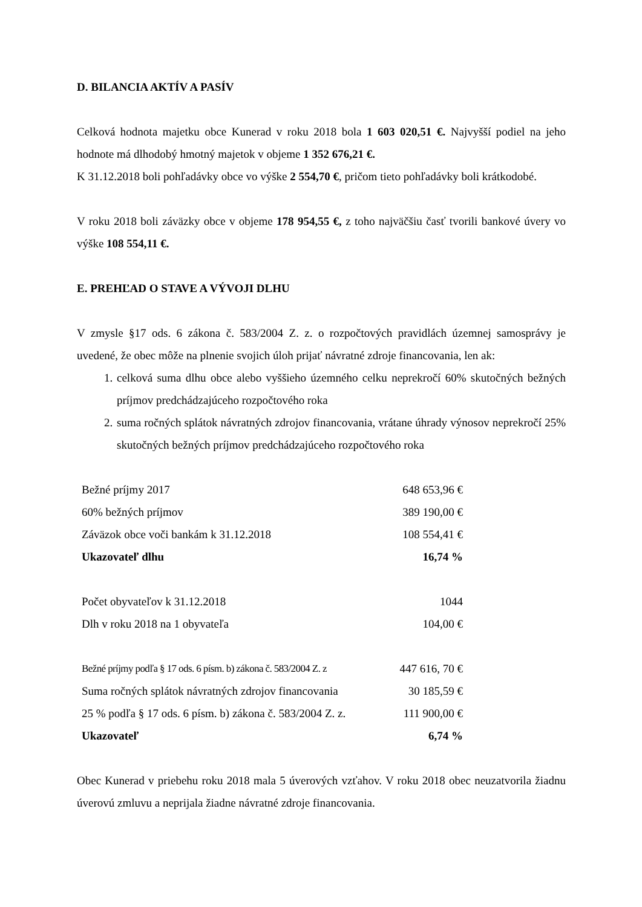D. BILANCIA AKTÍV A PASÍV
Celková hodnota majetku obce Kunerad v roku 2018 bola 1 603 020,51 €. Najvyšší podiel na jeho hodnote má dlhodobý hmotný majetok v objeme 1 352 676,21 €.
K 31.12.2018 boli pohľadávky obce vo výške 2 554,70 €, pričom tieto pohľadávky boli krátkodobé.
V roku 2018 boli záväzky obce v objeme 178 954,55 €, z toho najväčšiu časť tvorili bankové úvery vo výške 108 554,11 €.
E. PREHĽAD O STAVE A VÝVOJI DLHU
V zmysle §17 ods. 6 zákona č. 583/2004 Z. z. o rozpočtových pravidlách územnej samosprávy je uvedené, že obec môže na plnenie svojich úloh prijať návratné zdroje financovania, len ak:
1. celková suma dlhu obce alebo vyššieho územného celku neprekročí 60% skutočných bežných príjmov predchádzajúceho rozpočtového roka
2. suma ročných splátok návratných zdrojov financovania, vrátane úhrady výnosov neprekročí 25% skutočných bežných príjmov predchádzajúceho rozpočtového roka
| Bežné príjmy 2017 | 648 653,96 € |
| 60% bežných príjmov | 389 190,00 € |
| Záväzok obce voči bankám k 31.12.2018 | 108 554,41 € |
| Ukazovateľ dlhu | 16,74 % |
| Počet obyvateľov k 31.12.2018 | 1044 |
| Dlh v roku 2018 na 1 obyvateľa | 104,00 € |
| Bežné príjmy podľa § 17 ods. 6 písm. b) zákona č. 583/2004 Z. z | 447 616, 70 € |
| Suma ročných splátok návratných zdrojov financovania | 30 185,59 € |
| 25 % podľa § 17 ods. 6 písm. b) zákona č. 583/2004 Z. z. | 111 900,00 € |
| Ukazovateľ | 6,74 % |
Obec Kunerad v priebehu roku 2018 mala 5 úverových vzťahov. V roku 2018 obec neuzatvorila žiadnu úverovú zmluvu a neprijala žiadne návratné zdroje financovania.